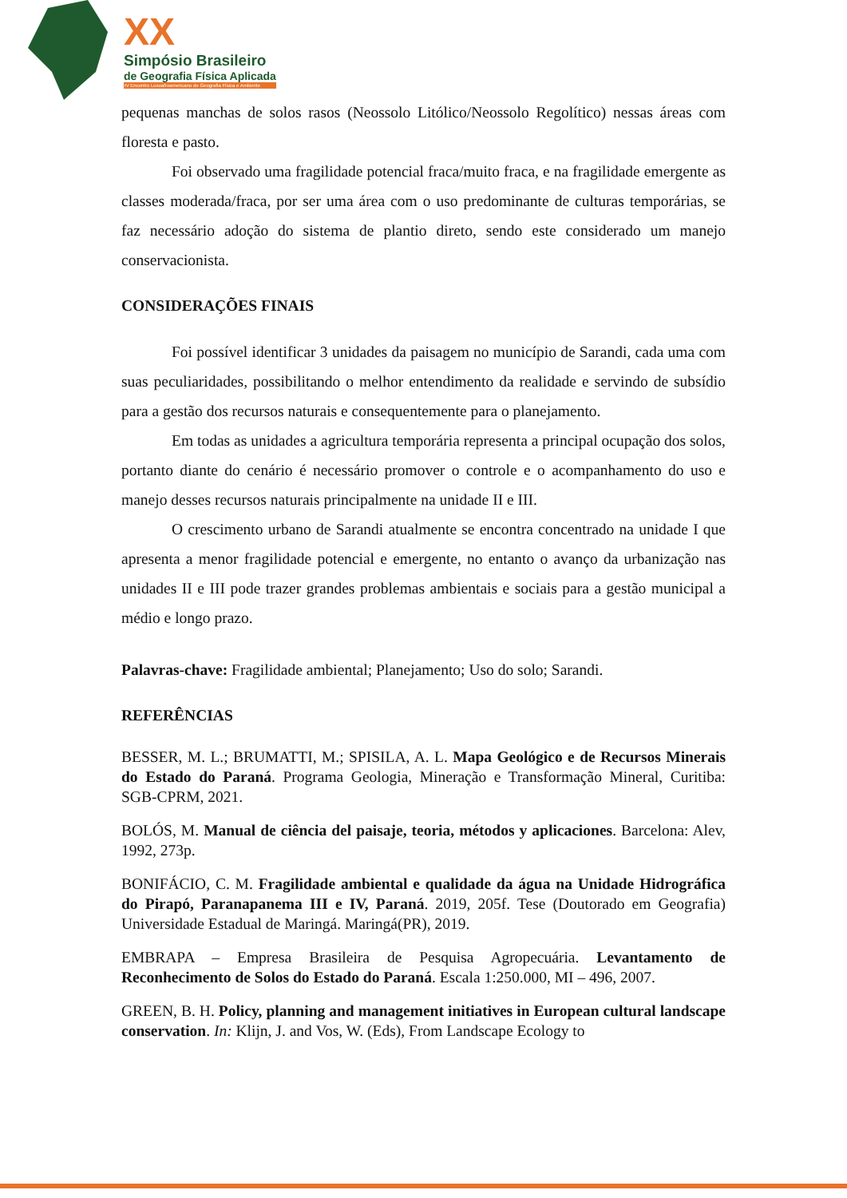XX
Simpósio Brasileiro
de Geografia Física Aplicada
IV Encontro Lusoafroamericano de Geografia Física e Ambiente
pequenas manchas de solos rasos (Neossolo Litólico/Neossolo Regolítico) nessas áreas com floresta e pasto.
Foi observado uma fragilidade potencial fraca/muito fraca, e na fragilidade emergente as classes moderada/fraca, por ser uma área com o uso predominante de culturas temporárias, se faz necessário adoção do sistema de plantio direto, sendo este considerado um manejo conservacionista.
CONSIDERAÇÕES FINAIS
Foi possível identificar 3 unidades da paisagem no município de Sarandi, cada uma com suas peculiaridades, possibilitando o melhor entendimento da realidade e servindo de subsídio para a gestão dos recursos naturais e consequentemente para o planejamento.
Em todas as unidades a agricultura temporária representa a principal ocupação dos solos, portanto diante do cenário é necessário promover o controle e o acompanhamento do uso e manejo desses recursos naturais principalmente na unidade II e III.
O crescimento urbano de Sarandi atualmente se encontra concentrado na unidade I que apresenta a menor fragilidade potencial e emergente, no entanto o avanço da urbanização nas unidades II e III pode trazer grandes problemas ambientais e sociais para a gestão municipal a médio e longo prazo.
Palavras-chave: Fragilidade ambiental; Planejamento; Uso do solo; Sarandi.
REFERÊNCIAS
BESSER, M. L.; BRUMATTI, M.; SPISILA, A. L. Mapa Geológico e de Recursos Minerais do Estado do Paraná. Programa Geologia, Mineração e Transformação Mineral, Curitiba: SGB-CPRM, 2021.
BOLÓS, M. Manual de ciência del paisaje, teoria, métodos y aplicaciones. Barcelona: Alev, 1992, 273p.
BONIFÁCIO, C. M. Fragilidade ambiental e qualidade da água na Unidade Hidrográfica do Pirapó, Paranapanema III e IV, Paraná. 2019, 205f. Tese (Doutorado em Geografia) Universidade Estadual de Maringá. Maringá(PR), 2019.
EMBRAPA – Empresa Brasileira de Pesquisa Agropecuária. Levantamento de Reconhecimento de Solos do Estado do Paraná. Escala 1:250.000, MI – 496, 2007.
GREEN, B. H. Policy, planning and management initiatives in European cultural landscape conservation. In: Klijn, J. and Vos, W. (Eds), From Landscape Ecology to